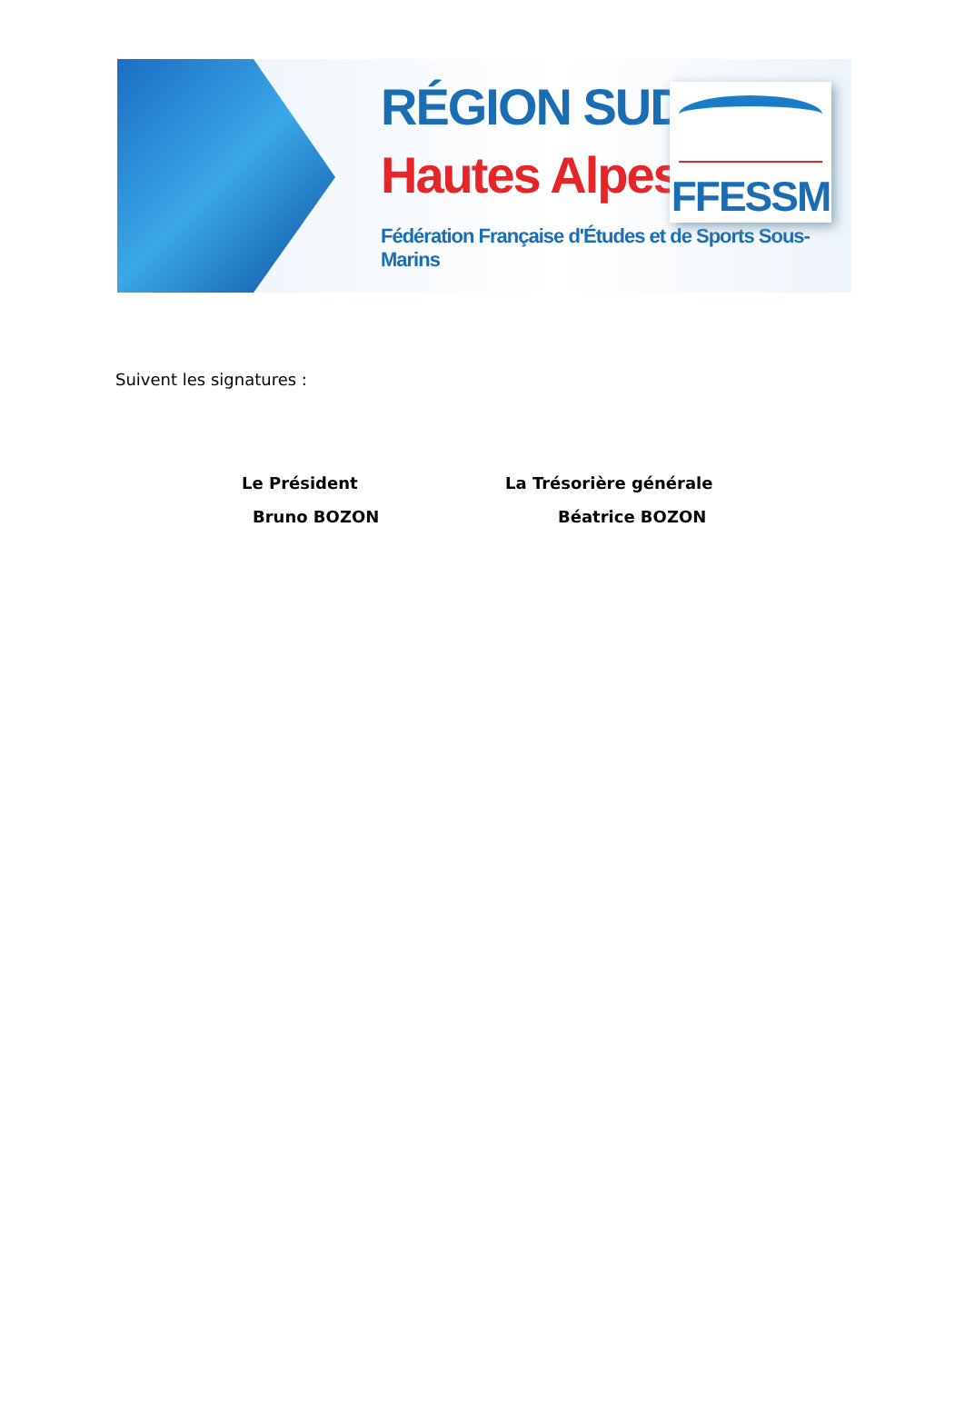RÉGION SUD
Hautes Alpes
Fédération Française d'Études et de Sports Sous-Marins
FFESSM
Suivent les signatures :
Le Président La Trésorière générale
Bruno BOZON Béatrice BOZON